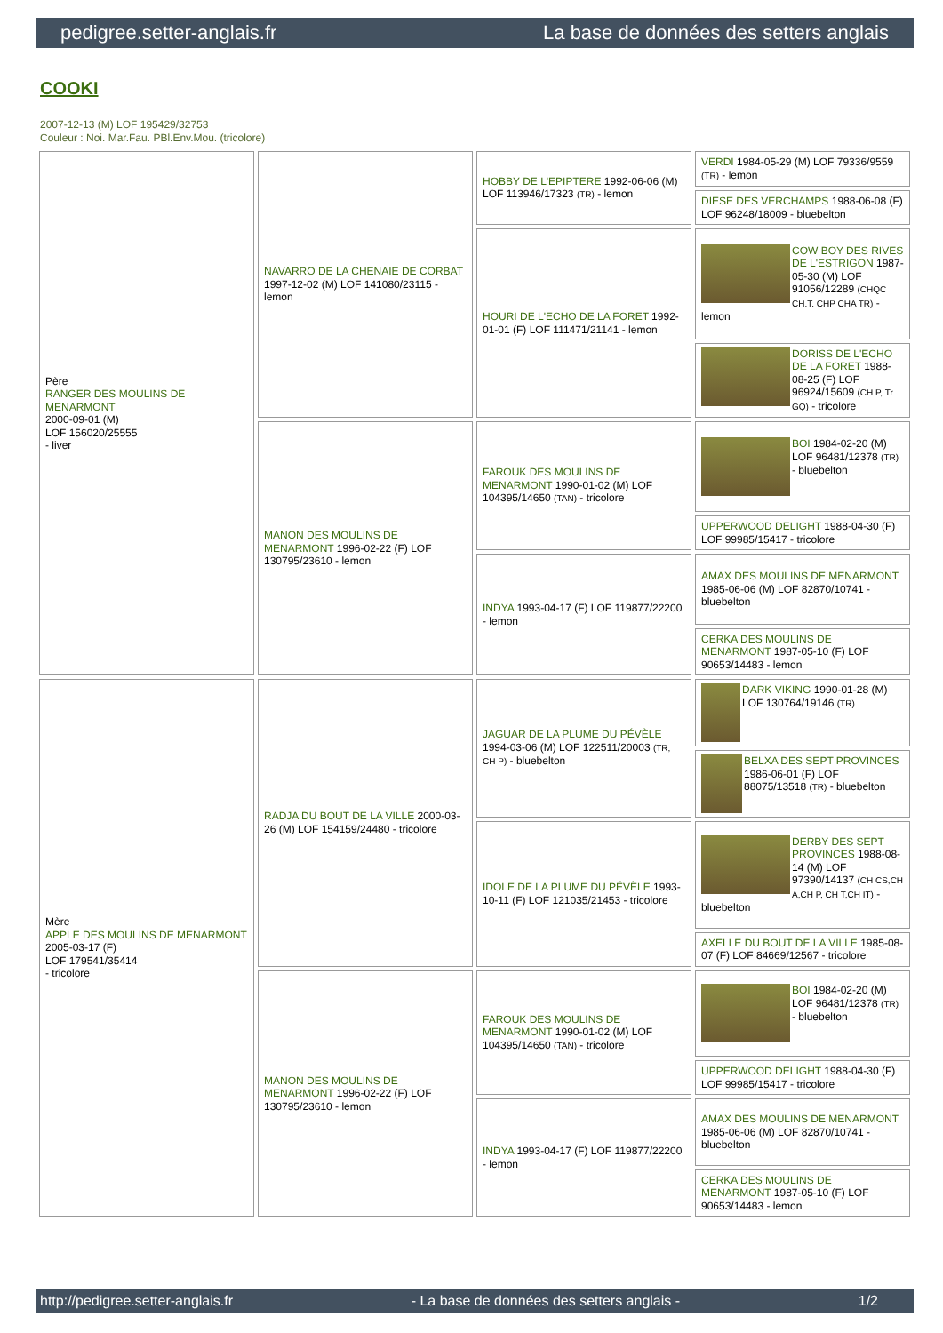pedigree.setter-anglais.fr La base de données des setters anglais
COOKI
2007-12-13 (M) LOF 195429/32753
Couleur : Noi. Mar.Fau. PBl.Env.Mou. (tricolore)
| Père RANGER DES MOULINS DE MENARMONT 2000-09-01 (M) LOF 156020/25555 - liver | NAVARRO DE LA CHENAIE DE CORBAT 1997-12-02 (M) LOF 141080/23115 - lemon | HOBBY DE L'EPIPTERE 1992-06-06 (M) LOF 113946/17323 (TR) - lemon | VERDI 1984-05-29 (M) LOF 79336/9559 (TR) - lemon |
| | | | DIESE DES VERCHAMPS 1988-06-08 (F) LOF 96248/18009 - bluebelton |
| | | HOURI DE L'ECHO DE LA FORET 1992-01-01 (F) LOF 111471/21141 - lemon | COW BOY DES RIVES DE L'ESTRIGON 1987-05-30 (M) LOF 91056/12289 (CHQC CH.T. CHP CHA TR) - lemon |
| | | | DORISS DE L'ECHO DE LA FORET 1988-08-25 (F) LOF 96924/15609 (CH P, Tr GQ) - tricolore |
| | MANON DES MOULINS DE MENARMONT 1996-02-22 (F) LOF 130795/23610 - lemon | FAROUK DES MOULINS DE MENARMONT 1990-01-02 (M) LOF 104395/14650 (TAN) - tricolore | BOI 1984-02-20 (M) LOF 96481/12378 (TR) - bluebelton |
| | | | UPPERWOOD DELIGHT 1988-04-30 (F) LOF 99985/15417 - tricolore |
| | | INDYA 1993-04-17 (F) LOF 119877/22200 - lemon | AMAX DES MOULINS DE MENARMONT 1985-06-06 (M) LOF 82870/10741 - bluebelton |
| | | | CERKA DES MOULINS DE MENARMONT 1987-05-10 (F) LOF 90653/14483 - lemon |
| Mère APPLE DES MOULINS DE MENARMONT 2005-03-17 (F) LOF 179541/35414 - tricolore | RADJA DU BOUT DE LA VILLE 2000-03-26 (M) LOF 154159/24480 - tricolore | JAGUAR DE LA PLUME DU PÉVÈLE 1994-03-06 (M) LOF 122511/20003 (TR, CH P) - bluebelton | DARK VIKING 1990-01-28 (M) LOF 130764/19146 (TR) |
| | | | BELXA DES SEPT PROVINCES 1986-06-01 (F) LOF 88075/13518 (TR) - bluebelton |
| | | IDOLE DE LA PLUME DU PÉVÈLE 1993-10-11 (F) LOF 121035/21453 - tricolore | DERBY DES SEPT PROVINCES 1988-08-14 (M) LOF 97390/14137 (CH CS,CH A,CH P, CH T,CH IT) - bluebelton |
| | | | AXELLE DU BOUT DE LA VILLE 1985-08-07 (F) LOF 84669/12567 - tricolore |
| | MANON DES MOULINS DE MENARMONT 1996-02-22 (F) LOF 130795/23610 - lemon | FAROUK DES MOULINS DE MENARMONT 1990-01-02 (M) LOF 104395/14650 (TAN) - tricolore | BOI 1984-02-20 (M) LOF 96481/12378 (TR) - bluebelton |
| | | | UPPERWOOD DELIGHT 1988-04-30 (F) LOF 99985/15417 - tricolore |
| | | INDYA 1993-04-17 (F) LOF 119877/22200 - lemon | AMAX DES MOULINS DE MENARMONT 1985-06-06 (M) LOF 82870/10741 - bluebelton |
| | | | CERKA DES MOULINS DE MENARMONT 1987-05-10 (F) LOF 90653/14483 - lemon |
http://pedigree.setter-anglais.fr - La base de données des setters anglais - 1/2